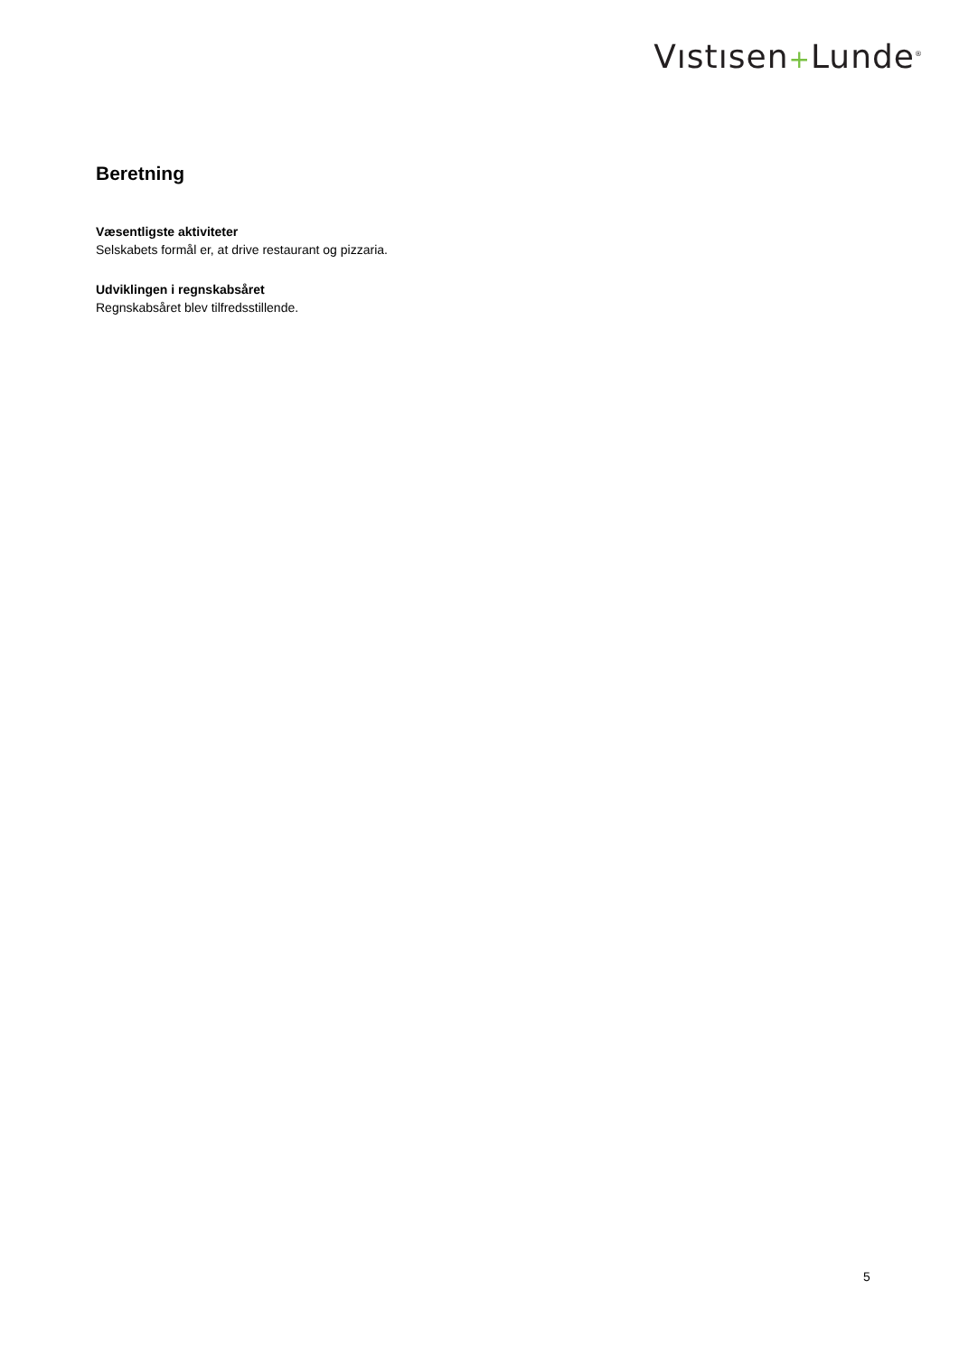Vıstısen+Lunde<sup>®</sup>
Beretning
Væsentligste aktiviteter
Selskabets formål er, at drive restaurant og pizzaria.
Udviklingen i regnskabsåret
Regnskabsåret blev tilfredsstillende.
5